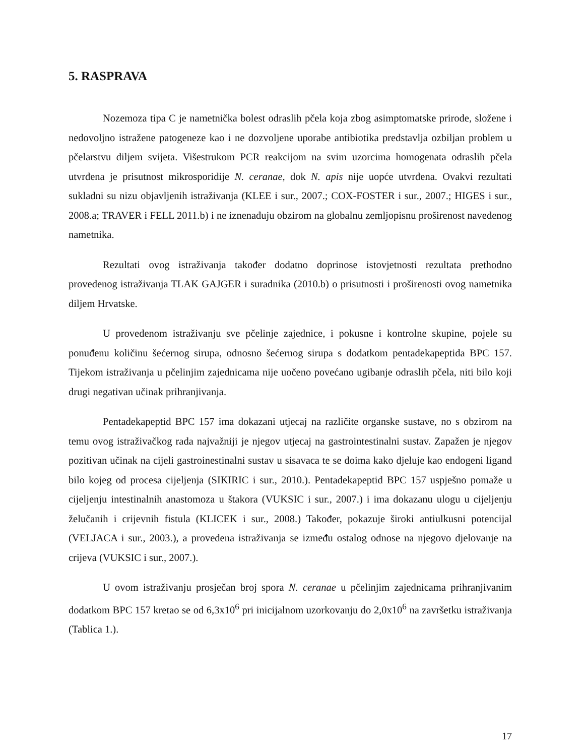5. RASPRAVA
Nozemoza tipa C je nametnička bolest odraslih pčela koja zbog asimptomatske prirode, složene i nedovoljno istražene patogeneze kao i ne dozvoljene uporabe antibiotika predstavlja ozbiljan problem u pčelarstvu diljem svijeta. Višestrukom PCR reakcijom na svim uzorcima homogenata odraslih pčela utvrđena je prisutnost mikrosporidije N. ceranae, dok N. apis nije uopće utvrđena. Ovakvi rezultati sukladni su nizu objavljenih istraživanja (KLEE i sur., 2007.; COX-FOSTER i sur., 2007.; HIGES i sur., 2008.a; TRAVER i FELL 2011.b) i ne iznenađuju obzirom na globalnu zemljopisnu proširenost navedenog nametnika.
Rezultati ovog istraživanja također dodatno doprinose istovjetnosti rezultata prethodno provedenog istraživanja TLAK GAJGER i suradnika (2010.b) o prisutnosti i proširenosti ovog nametnika diljem Hrvatske.
U provedenom istraživanju sve pčelinje zajednice, i pokusne i kontrolne skupine, pojele su ponuđenu količinu šećernog sirupa, odnosno šećernog sirupa s dodatkom pentadekapeptida BPC 157. Tijekom istraživanja u pčelinjim zajednicama nije uočeno povećano ugibanje odraslih pčela, niti bilo koji drugi negativan učinak prihranjivanja.
Pentadekapeptid BPC 157 ima dokazani utjecaj na različite organske sustave, no s obzirom na temu ovog istraživačkog rada najvažniji je njegov utjecaj na gastrointestinalni sustav. Zapažen je njegov pozitivan učinak na cijeli gastroinestinalni sustav u sisavaca te se doima kako djeluje kao endogeni ligand bilo kojeg od procesa cijeljenja (SIKIRIC i sur., 2010.). Pentadekapeptid BPC 157 uspješno pomaže u cijeljenju intestinalnih anastomoza u štakora (VUKSIC i sur., 2007.) i ima dokazanu ulogu u cijeljenju želučanih i crijevnih fistula (KLICEK i sur., 2008.) Također, pokazuje široki antiulkusni potencijal (VELJACA i sur., 2003.), a provedena istraživanja se između ostalog odnose na njegovo djelovanje na crijeva (VUKSIC i sur., 2007.).
U ovom istraživanju prosječan broj spora N. ceranae u pčelinjim zajednicama prihranjivanim dodatkom BPC 157 kretao se od 6,3x10<sup>6</sup> pri inicijalnom uzorkovanju do 2,0x10<sup>6</sup> na završetku istraživanja (Tablica 1.).
17